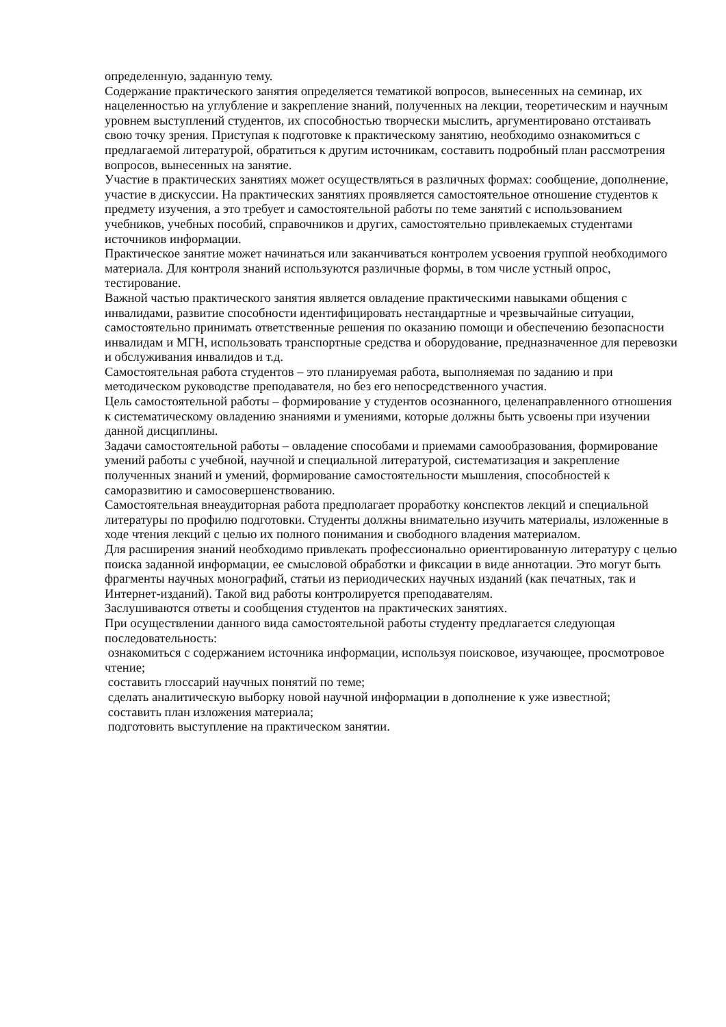определенную, заданную тему.
Содержание практического занятия определяется тематикой вопросов, вынесенных на семинар, их нацеленностью на углубление и закрепление знаний, полученных на лекции, теоретическим и научным уровнем выступлений студентов, их способностью творчески мыслить, аргументировано отстаивать свою точку зрения. Приступая к подготовке к практическому занятию, необходимо ознакомиться с предлагаемой литературой, обратиться к другим источникам, составить подробный план рассмотрения вопросов, вынесенных на занятие.
Участие в практических занятиях может осуществляться в различных формах: сообщение, дополнение, участие в дискуссии. На практических занятиях проявляется самостоятельное отношение студентов к предмету изучения, а это требует и самостоятельной работы по теме занятий с использованием учебников, учебных пособий, справочников и других, самостоятельно привлекаемых студентами источников информации.
Практическое занятие может начинаться или заканчиваться контролем усвоения группой необходимого материала. Для контроля знаний используются различные формы, в том числе устный опрос, тестирование.
Важной частью практического занятия является овладение практическими навыками общения с инвалидами, развитие способности идентифицировать нестандартные и чрезвычайные ситуации, самостоятельно принимать ответственные решения по оказанию помощи и обеспечению безопасности инвалидам и МГН, использовать транспортные средства и оборудование, предназначенное для перевозки и обслуживания инвалидов и т.д.
Самостоятельная работа студентов – это планируемая работа, выполняемая по заданию и при методическом руководстве преподавателя, но без его непосредственного участия.
Цель самостоятельной работы – формирование у студентов осознанного, целенаправленного отношения к систематическому овладению знаниями и умениями, которые должны быть усвоены при изучении данной дисциплины.
Задачи самостоятельной работы – овладение способами и приемами самообразования, формирование умений работы с учебной, научной и специальной литературой, систематизация и закрепление полученных знаний и умений, формирование самостоятельности мышления, способностей к саморазвитию и самосовершенствованию.
Самостоятельная внеаудиторная работа предполагает проработку конспектов лекций и специальной литературы по профилю подготовки. Студенты должны внимательно изучить материалы, изложенные в ходе чтения лекций с целью их полного понимания и свободного владения материалом.
Для расширения знаний необходимо привлекать профессионально ориентированную литературу с целью поиска заданной информации, ее смысловой обработки и фиксации в виде аннотации. Это могут быть фрагменты научных монографий, статьи из периодических научных изданий (как печатных, так и Интернет-изданий). Такой вид работы контролируется преподавателям.
Заслушиваются ответы и сообщения студентов на практических занятиях.
При осуществлении данного вида самостоятельной работы студенту предлагается следующая последовательность:
ознакомиться с содержанием источника информации, используя поисковое, изучающее, просмотровое чтение;
составить глоссарий научных понятий по теме;
сделать аналитическую выборку новой научной информации в дополнение к уже известной;
составить план изложения материала;
подготовить выступление на практическом занятии.